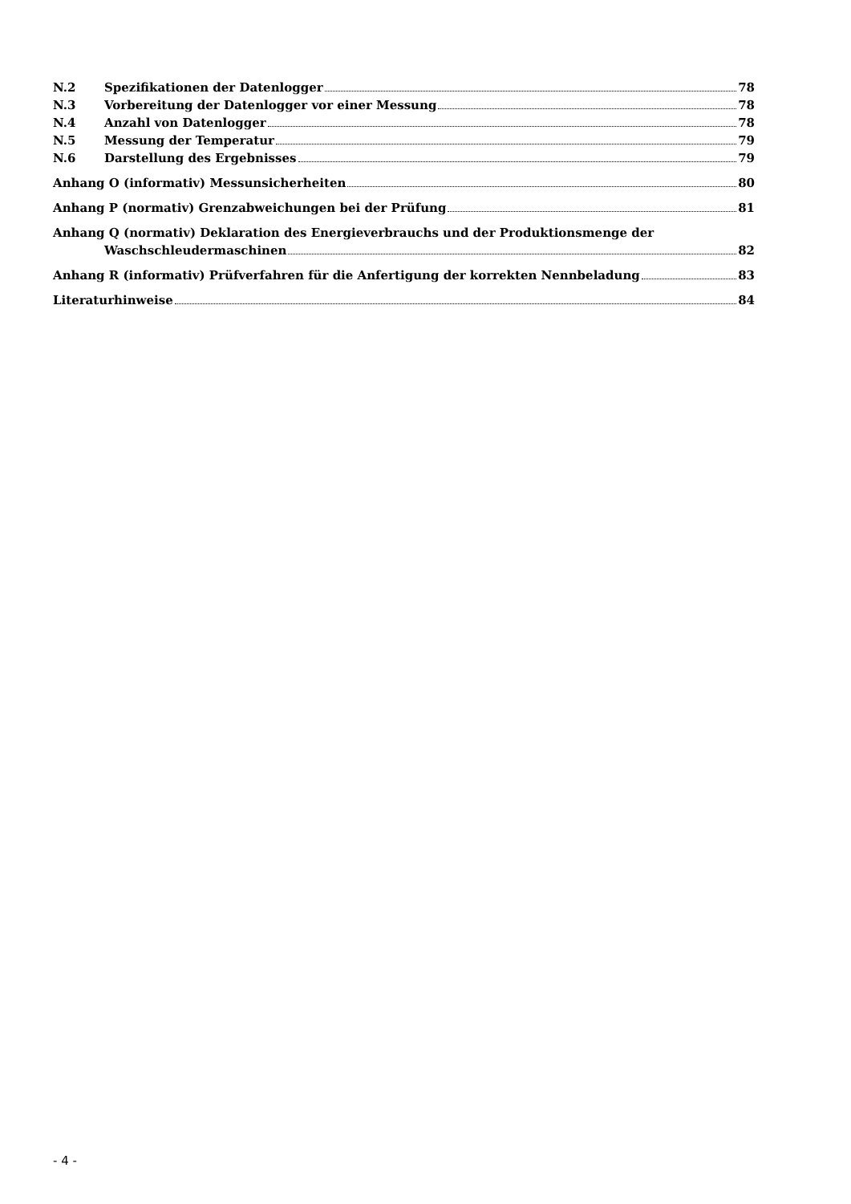N.2 Spezifikationen der Datenlogger 78
N.3 Vorbereitung der Datenlogger vor einer Messung 78
N.4 Anzahl von Datenlogger 78
N.5 Messung der Temperatur 79
N.6 Darstellung des Ergebnisses 79
Anhang O (informativ) Messunsicherheiten 80
Anhang P (normativ) Grenzabweichungen bei der Prüfung 81
Anhang Q (normativ) Deklaration des Energieverbrauchs und der Produktionsmenge der
Waschschleudermaschinen 82
Anhang R (informativ) Prüfverfahren für die Anfertigung der korrekten Nennbeladung 83
Literaturhinweise 84
- 4 -